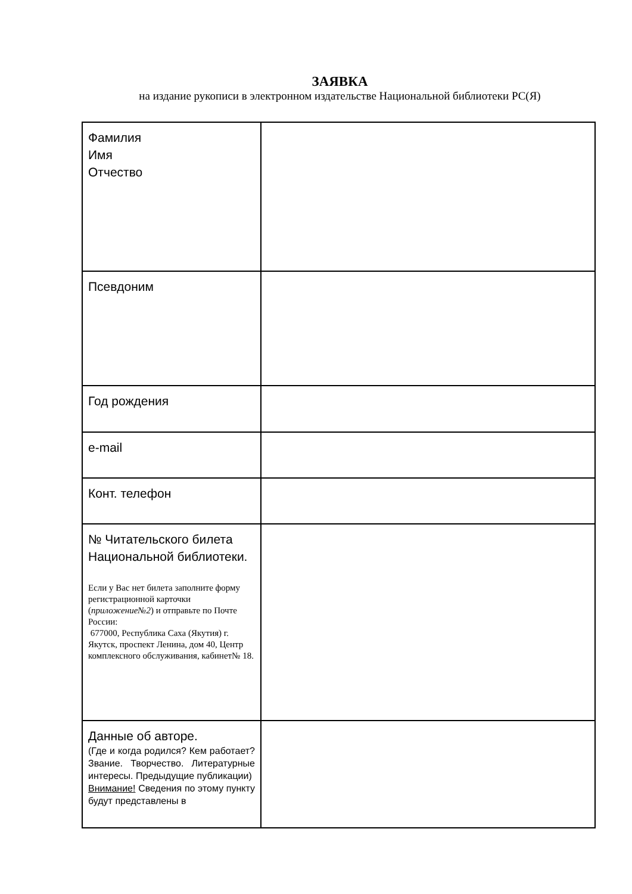ЗАЯВКА
на издание рукописи в электронном издательстве Национальной библиотеки РС(Я)
| Фамилия Имя Отчество | |
| Псевдоним | |
| Год рождения | |
| e-mail | |
| Конт. телефон | |
| № Читательского билета Национальной библиотеки. Если у Вас нет билета заполните форму регистрационной карточки ( приложение№2 ) и отправьте по Почте России: 677000, Республика Саха (Якутия) г. Якутск, проспект Ленина, дом 40, Центр комплексного обслуживания, кабинет№ 18. | |
| Данные об авторе. (Где и когда родился? Кем работает? Звание. Творчество. Литературные интересы. Предыдущие публикации) Внимание! Сведения по этому пункту будут представлены в | |